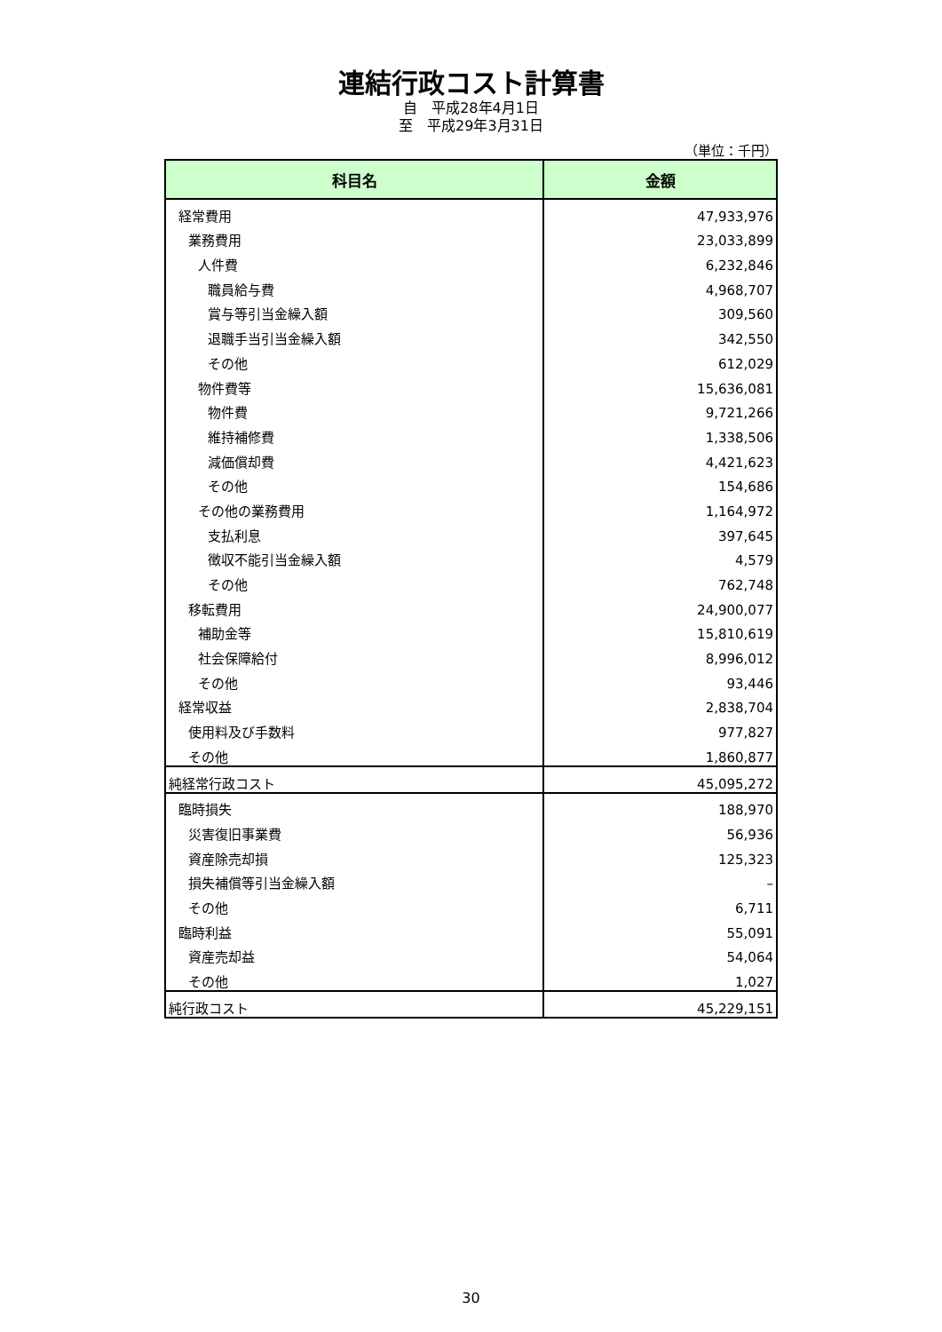連結行政コスト計算書
自　平成28年4月1日
至　平成29年3月31日
（単位：千円）
| 科目名 | 金額 |
| --- | --- |
| 経常費用 | 47,933,976 |
| 業務費用 | 23,033,899 |
| 人件費 | 6,232,846 |
| 職員給与費 | 4,968,707 |
| 賞与等引当金繰入額 | 309,560 |
| 退職手当引当金繰入額 | 342,550 |
| その他 | 612,029 |
| 物件費等 | 15,636,081 |
| 物件費 | 9,721,266 |
| 維持補修費 | 1,338,506 |
| 減価償却費 | 4,421,623 |
| その他 | 154,686 |
| その他の業務費用 | 1,164,972 |
| 支払利息 | 397,645 |
| 徴収不能引当金繰入額 | 4,579 |
| その他 | 762,748 |
| 移転費用 | 24,900,077 |
| 補助金等 | 15,810,619 |
| 社会保障給付 | 8,996,012 |
| その他 | 93,446 |
| 経常収益 | 2,838,704 |
| 使用料及び手数料 | 977,827 |
| その他 | 1,860,877 |
| 純経常行政コスト | 45,095,272 |
| 臨時損失 | 188,970 |
| 災害復旧事業費 | 56,936 |
| 資産除売却損 | 125,323 |
| 損失補償等引当金繰入額 | – |
| その他 | 6,711 |
| 臨時利益 | 55,091 |
| 資産売却益 | 54,064 |
| その他 | 1,027 |
| 純行政コスト | 45,229,151 |
30